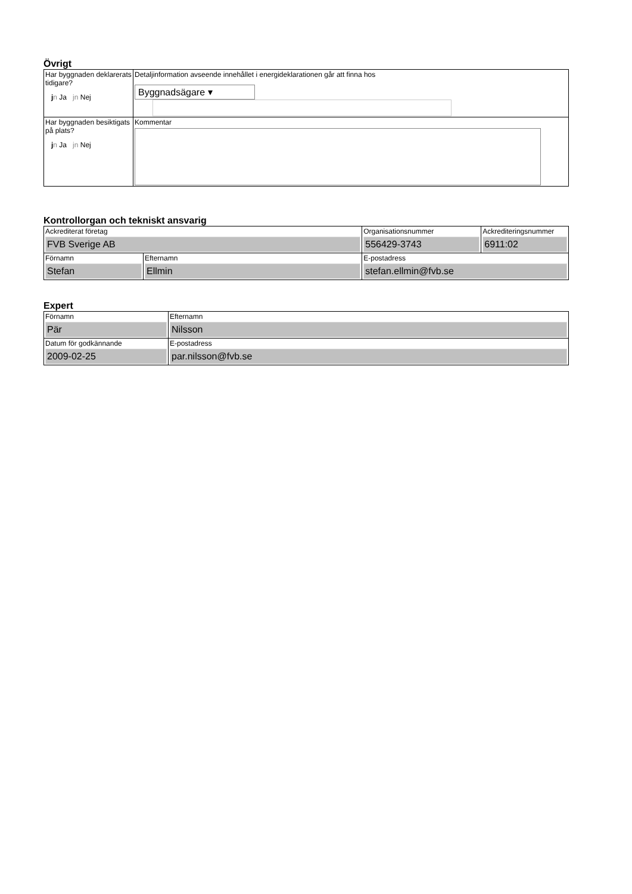Övrigt
| Har byggnaden deklarerats tidigare? j n Ja jn Nej | Detaljinformation avseende innehållet i energideklarationen går att finna hos Byggnadsägare ▾ |
| Har byggnaden besiktigats på plats? j n Ja jn Nej | Kommentar |
Kontrollorgan och tekniskt ansvarig
| Ackrediterat företag FVB Sverige AB | | Organisationsnummer 556429-3743 | Ackrediteringsnummer 6911:02 |
| Förnamn Stefan | Efternamn Ellmin | E-postadress stefan.ellmin@fvb.se | |
Expert
| Förnamn Pär | Efternamn Nilsson |
| Datum för godkännande 2009-02-25 | E-postadress par.nilsson@fvb.se |